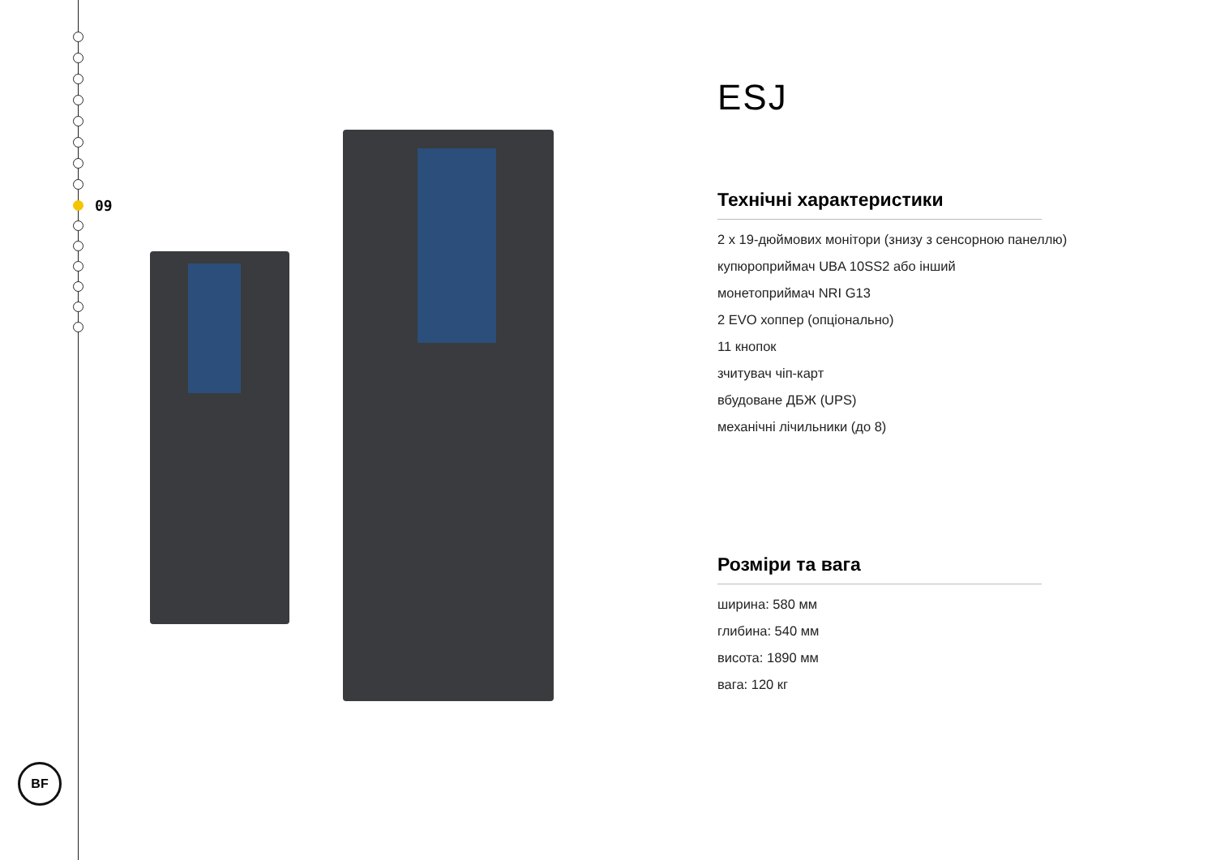09
BF
ESJ
Технічні характеристики
2 x 19-дюймових монітори (знизу з сенсорною панеллю)
купюроприймач UBA 10SS2 або інший
монетоприймач NRI G13
2 EVO хоппер (опціонально)
11 кнопок
зчитувач чіп-карт
вбудоване ДБЖ (UPS)
механічні лічильники (до 8)
Розміри та вага
ширина: 580 мм
глибина: 540 мм
висота: 1890 мм
вага: 120 кг